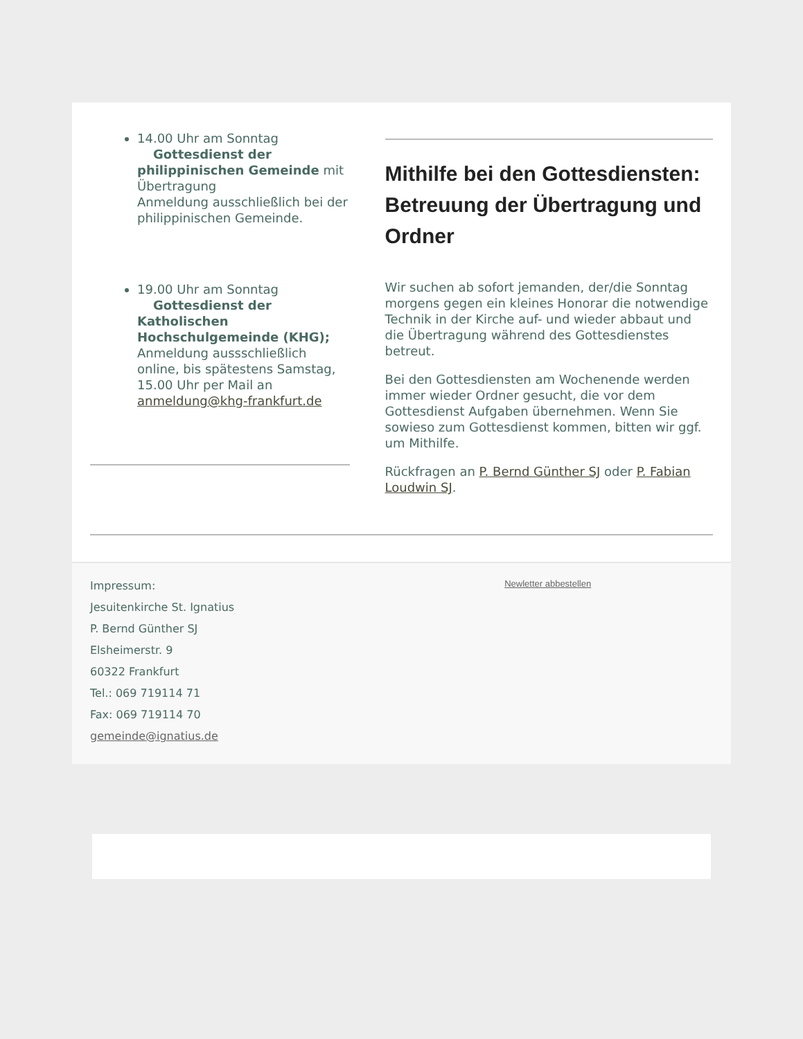14.00 Uhr am Sonntag Gottesdienst der philippinischen Gemeinde mit Übertragung
Anmeldung ausschließlich bei der philippinischen Gemeinde.
19.00 Uhr am Sonntag Gottesdienst der Katholischen Hochschulgemeinde (KHG); Anmeldung aussschließlich online, bis spätestens Samstag, 15.00 Uhr per Mail an anmeldung@khg-frankfurt.de
Mithilfe bei den Gottesdiensten: Betreuung der Übertragung und Ordner
Wir suchen ab sofort jemanden, der/die Sonntag morgens gegen ein kleines Honorar die notwendige Technik in der Kirche auf- und wieder abbaut und die Übertragung während des Gottesdienstes betreut.
Bei den Gottesdiensten am Wochenende werden immer wieder Ordner gesucht, die vor dem Gottesdienst Aufgaben übernehmen. Wenn Sie sowieso zum Gottesdienst kommen, bitten wir ggf. um Mithilfe.
Rückfragen an P. Bernd Günther SJ oder P. Fabian Loudwin SJ.
Impressum:
Jesuitenkirche St. Ignatius
P. Bernd Günther SJ
Elsheimerstr. 9
60322 Frankfurt
Tel.: 069 719114 71
Fax: 069 719114 70
gemeinde@ignatius.de
Newletter abbestellen